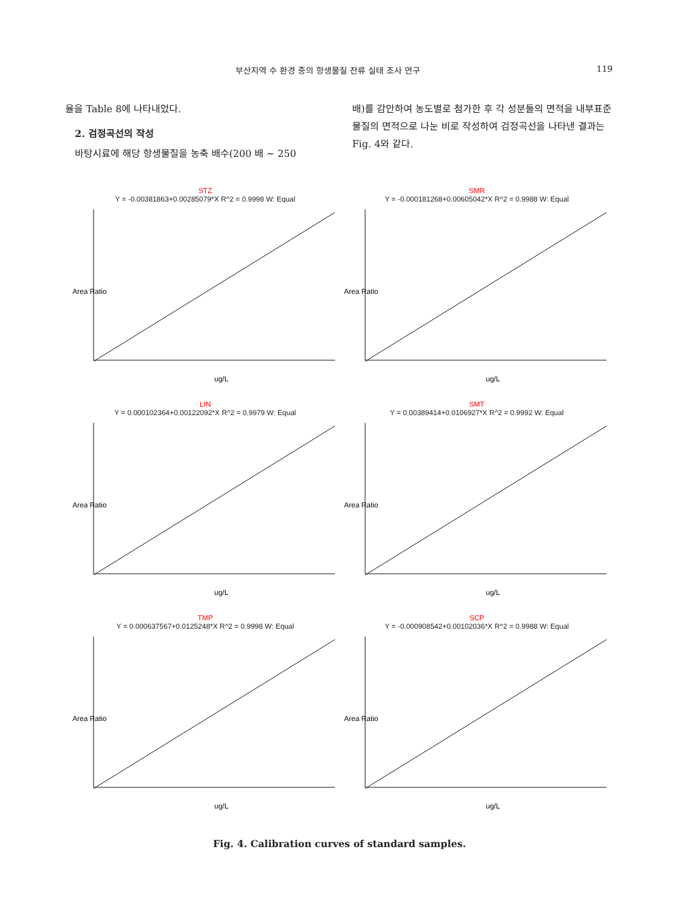부산지역 수 환경 중의 항생물질 잔류 실태 조사 연구 119
율을 Table 8에 나타내었다.
2. 검정곡선의 작성
바탕시료에 해당 항생물질을 농축 배수(200 배 ~ 250
배)를 감안하여 농도별로 첨가한 후 각 성분들의 면적을 내부표준물질의 면적으로 나눈 비로 작성하여 검정곡선을 나타낸 결과는 Fig. 4와 같다.
STZ
Y = -0.00381863+0.00285079*X R^2 = 0.9998 W: Equal
Area Ratio
ug/L
SMR
Y = -0.000181268+0.00605042*X R^2 = 0.9988 W: Equal
Area Ratio
ug/L
LIN
Y = 0.000102364+0.00122092*X R^2 = 0.9979 W: Equal
Area Ratio
ug/L
SMT
Y = 0.00389414+0.0106927*X R^2 = 0.9992 W: Equal
Area Ratio
ug/L
TMP
Y = 0.000637567+0.0125248*X R^2 = 0.9998 W: Equal
Area Ratio
ug/L
SCP
Y = -0.000908542+0.00102036*X R^2 = 0.9988 W: Equal
Area Ratio
ug/L
Fig. 4. Calibration curves of standard samples.